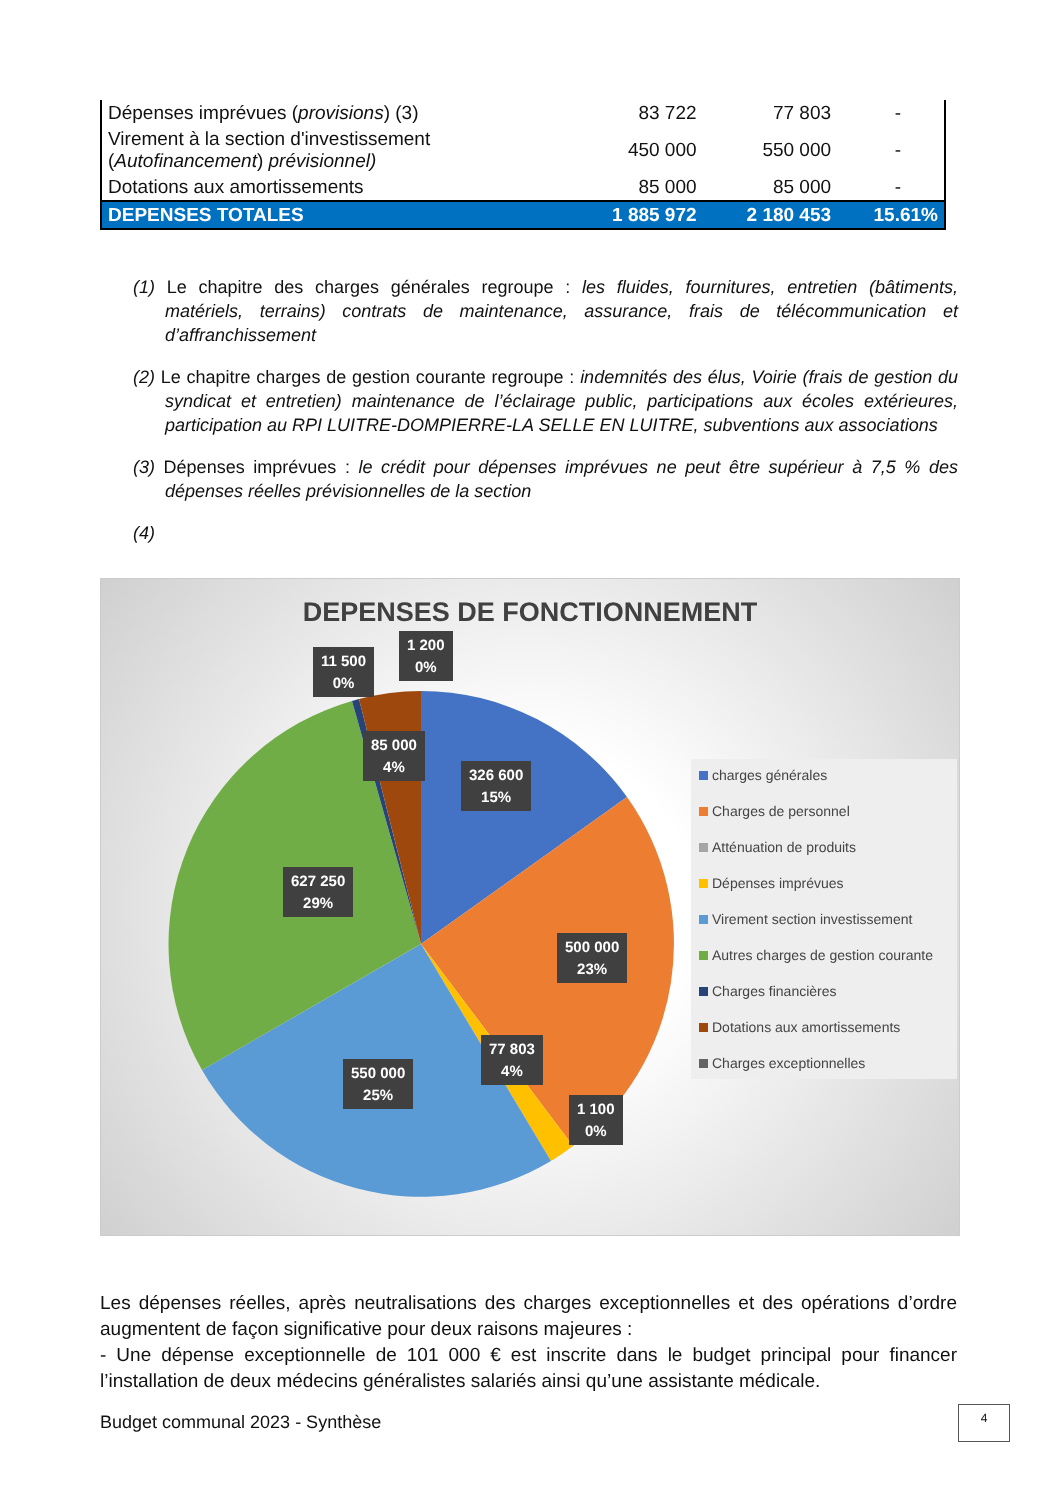| Dépenses imprévues ( provisions ) (3) | 83 722 | 77 803 | - |
| Virement à la section d'investissement ( Autofinancement ) prévisionnel) | 450 000 | 550 000 | - |
| Dotations aux amortissements | 85 000 | 85 000 | - |
| DEPENSES TOTALES | 1 885 972 | 2 180 453 | 15.61% |
(1) Le chapitre des charges générales regroupe : les fluides, fournitures, entretien (bâtiments, matériels, terrains) contrats de maintenance, assurance, frais de télécommunication et d’affranchissement
(2) Le chapitre charges de gestion courante regroupe : indemnités des élus, Voirie (frais de gestion du syndicat et entretien) maintenance de l’éclairage public, participations aux écoles extérieures, participation au RPI LUITRE-DOMPIERRE-LA SELLE EN LUITRE, subventions aux associations
(3) Dépenses imprévues : le crédit pour dépenses imprévues ne peut être supérieur à 7,5 % des dépenses réelles prévisionnelles de la section
(4)
DEPENSES DE FONCTIONNEMENT
11 500
0%
1 200
0%
85 000
4%
326 600
15%
627 250
29%
500 000
23%
77 803
4%
550 000
25%
1 100
0%
charges générales
Charges de personnel
Atténuation de produits
Dépenses imprévues
Virement section investissement
Autres charges de gestion courante
Charges financières
Dotations aux amortissements
Charges exceptionnelles
Les dépenses réelles, après neutralisations des charges exceptionnelles et des opérations d’ordre augmentent de façon significative pour deux raisons majeures :
- Une dépense exceptionnelle de 101 000 € est inscrite dans le budget principal pour financer l’installation de deux médecins généralistes salariés ainsi qu’une assistante médicale.
Budget communal 2023 - Synthèse
4